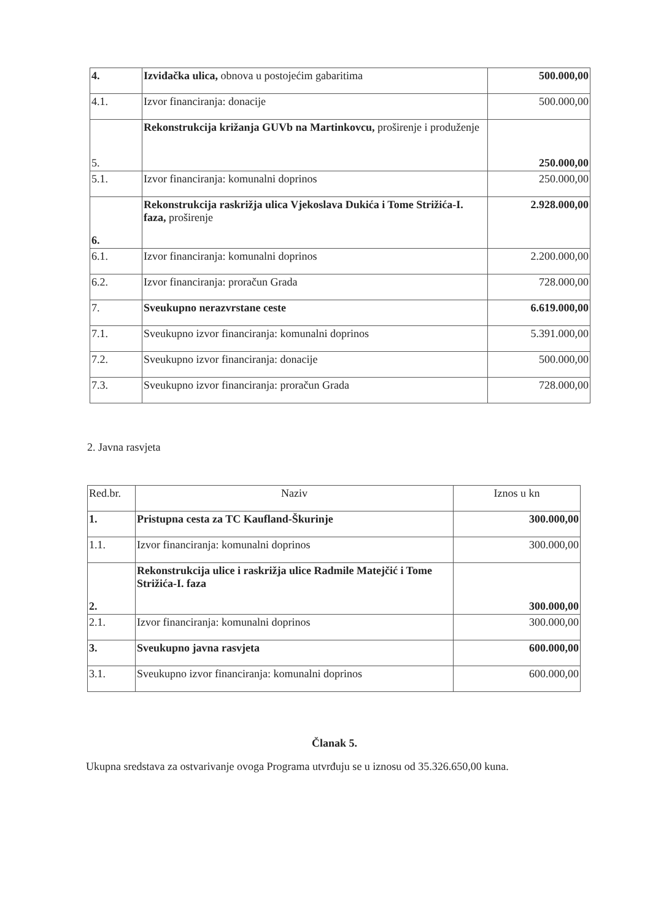| 4. | Izviđačka ulica, obnova u postojećim gabaritima | 500.000,00 |
| 4.1. | Izvor financiranja: donacije | 500.000,00 |
| 5. | Rekonstrukcija križanja GUVb na Martinkovcu, proširenje i produženje | 250.000,00 |
| 5.1. | Izvor financiranja: komunalni doprinos | 250.000,00 |
| 6. | Rekonstrukcija raskrižja ulica Vjekoslava Dukića i Tome Strižića-I. faza, proširenje | 2.928.000,00 |
| 6.1. | Izvor financiranja: komunalni doprinos | 2.200.000,00 |
| 6.2. | Izvor financiranja: proračun Grada | 728.000,00 |
| 7. | Sveukupno nerazvrstane ceste | 6.619.000,00 |
| 7.1. | Sveukupno izvor financiranja: komunalni doprinos | 5.391.000,00 |
| 7.2. | Sveukupno izvor financiranja: donacije | 500.000,00 |
| 7.3. | Sveukupno izvor financiranja: proračun Grada | 728.000,00 |
2. Javna rasvjeta
| Red.br. | Naziv | Iznos u kn |
| --- | --- | --- |
| 1. | Pristupna cesta za TC Kaufland-Škurinje | 300.000,00 |
| 1.1. | Izvor financiranja: komunalni doprinos | 300.000,00 |
| 2. | Rekonstrukcija ulice i raskrižja ulice Radmile Matejčić i Tome Strižića-I. faza | 300.000,00 |
| 2.1. | Izvor financiranja: komunalni doprinos | 300.000,00 |
| 3. | Sveukupno javna rasvjeta | 600.000,00 |
| 3.1. | Sveukupno izvor financiranja: komunalni doprinos | 600.000,00 |
Članak 5.
Ukupna sredstava za ostvarivanje ovoga Programa utvrđuju se u iznosu od 35.326.650,00 kuna.